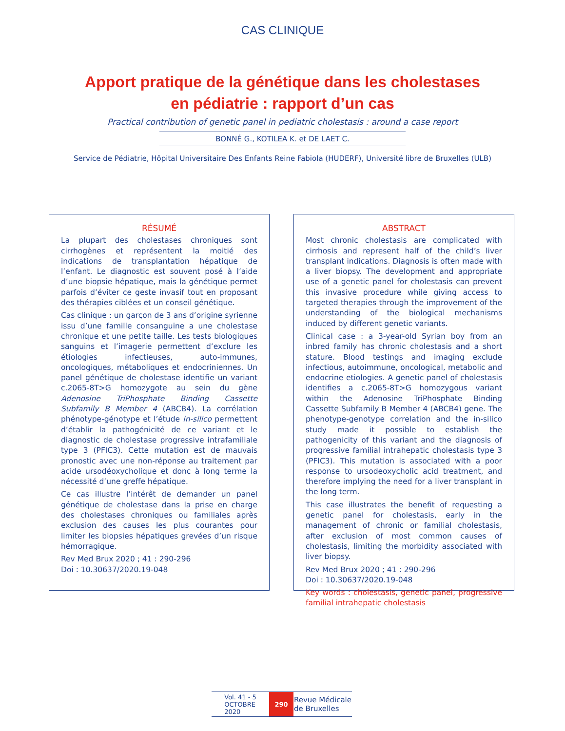CAS CLINIQUE
Apport pratique de la génétique dans les cholestases
en pédiatrie : rapport d’un cas
Practical contribution of genetic panel in pediatric cholestasis : around a case report
BONNÉ G., KOTILEA K. et DE LAET C.
Service de Pédiatrie, Hôpital Universitaire Des Enfants Reine Fabiola (HUDERF), Université libre de Bruxelles (ULB)
RÉSUMÉ
La plupart des cholestases chroniques sont cirrhogènes et représentent la moitié des indications de transplantation hépatique de l’enfant. Le diagnostic est souvent posé à l’aide d’une biopsie hépatique, mais la génétique permet parfois d’éviter ce geste invasif tout en proposant des thérapies ciblées et un conseil génétique.
Cas clinique : un garçon de 3 ans d’origine syrienne issu d’une famille consanguine a une cholestase chronique et une petite taille. Les tests biologiques sanguins et l’imagerie permettent d’exclure les étiologies infectieuses, auto-immunes, oncologiques, métaboliques et endocriniennes. Un panel génétique de cholestase identifie un variant c.2065-8T>G homozygote au sein du gène Adenosine TriPhosphate Binding Cassette Subfamily B Member 4 (ABCB4). La corrélation phénotype-génotype et l’étude in-silico permettent d’établir la pathogénicité de ce variant et le diagnostic de cholestase progressive intrafamiliale type 3 (PFIC3). Cette mutation est de mauvais pronostic avec une non-réponse au traitement par acide ursodéoxycholique et donc à long terme la nécessité d’une greffe hépatique.
Ce cas illustre l’intérêt de demander un panel génétique de cholestase dans la prise en charge des cholestases chroniques ou familiales après exclusion des causes les plus courantes pour limiter les biopsies hépatiques grevées d’un risque hémorragique.
Rev Med Brux 2020 ; 41 : 290-296
Doi : 10.30637/2020.19-048
ABSTRACT
Most chronic cholestasis are complicated with cirrhosis and represent half of the child’s liver transplant indications. Diagnosis is often made with a liver biopsy. The development and appropriate use of a genetic panel for cholestasis can prevent this invasive procedure while giving access to targeted therapies through the improvement of the understanding of the biological mechanisms induced by different genetic variants.
Clinical case : a 3-year-old Syrian boy from an inbred family has chronic cholestasis and a short stature. Blood testings and imaging exclude infectious, autoimmune, oncological, metabolic and endocrine etiologies. A genetic panel of cholestasis identifies a c.2065-8T>G homozygous variant within the Adenosine TriPhosphate Binding Cassette Subfamily B Member 4 (ABCB4) gene. The phenotype-genotype correlation and the in-silico study made it possible to establish the pathogenicity of this variant and the diagnosis of progressive familial intrahepatic cholestasis type 3 (PFIC3). This mutation is associated with a poor response to ursodeoxycholic acid treatment, and therefore implying the need for a liver transplant in the long term.
This case illustrates the benefit of requesting a genetic panel for cholestasis, early in the management of chronic or familial cholestasis, after exclusion of most common causes of cholestasis, limiting the morbidity associated with liver biopsy.
Rev Med Brux 2020 ; 41 : 290-296
Doi : 10.30637/2020.19-048
Key words : cholestasis, genetic panel, progressive familial intrahepatic cholestasis
Vol. 41 - 5
OCTOBRE
2020
290
Revue Médicale
de Bruxelles